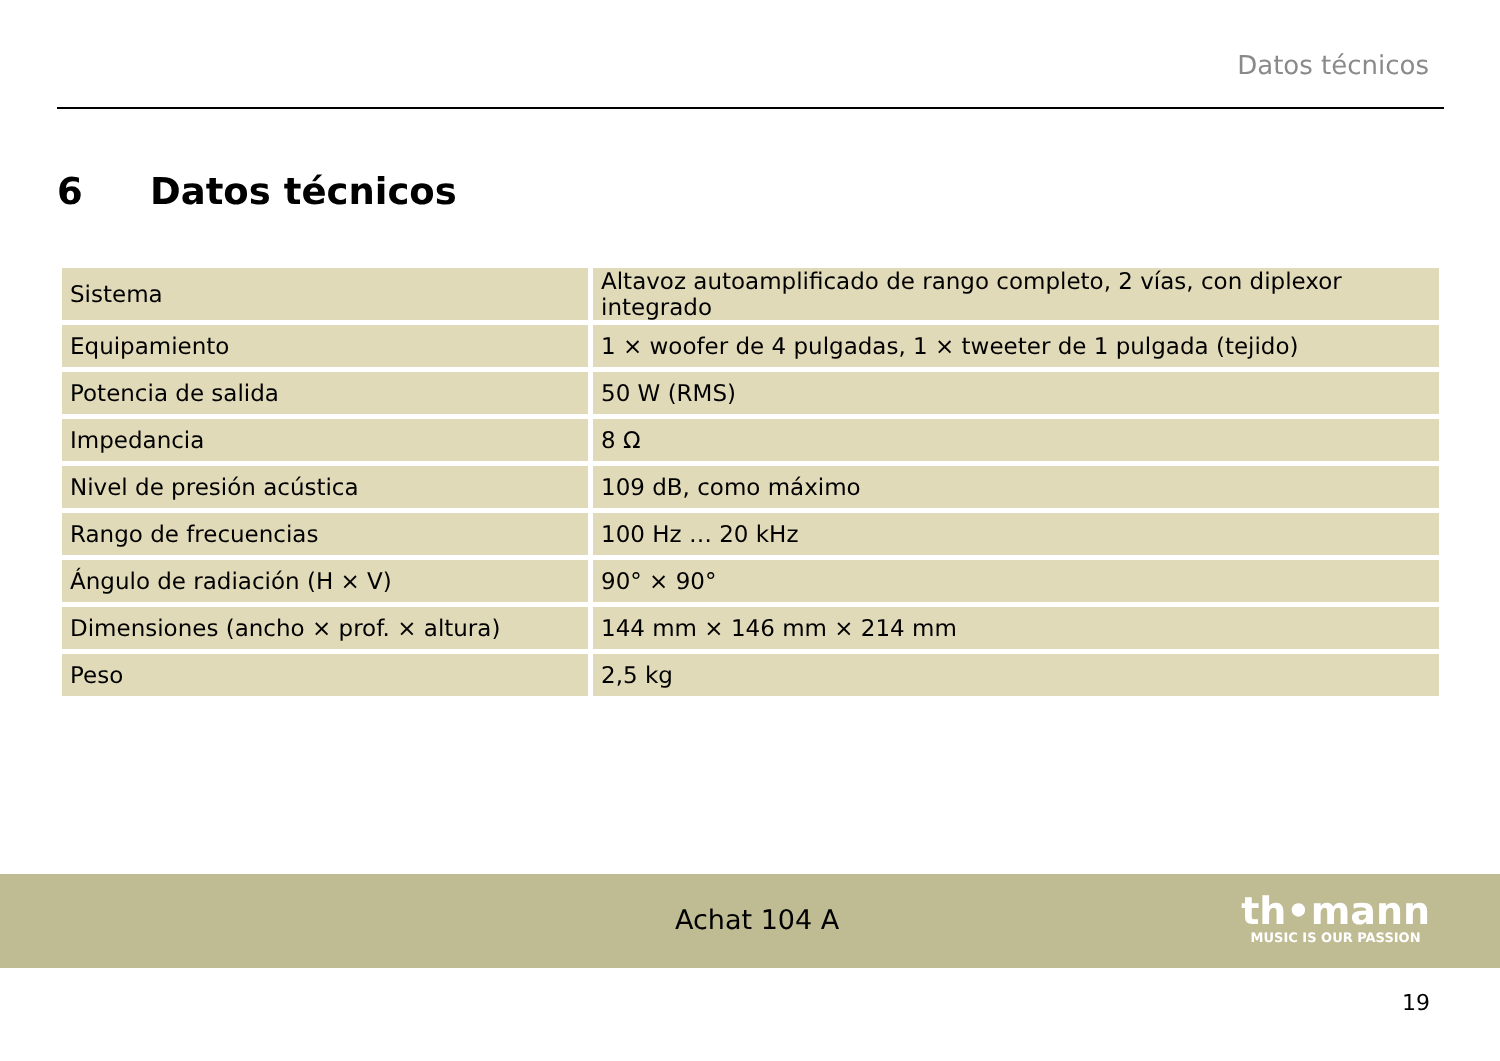Datos técnicos
6 Datos técnicos
| Sistema | Altavoz autoamplificado de rango completo, 2 vías, con diplexor integrado |
| Equipamiento | 1 × woofer de 4 pulgadas, 1 × tweeter de 1 pulgada (tejido) |
| Potencia de salida | 50 W (RMS) |
| Impedancia | 8 Ω |
| Nivel de presión acústica | 109 dB, como máximo |
| Rango de frecuencias | 100 Hz … 20 kHz |
| Ángulo de radiación (H × V) | 90° × 90° |
| Dimensiones (ancho × prof. × altura) | 144 mm × 146 mm × 214 mm |
| Peso | 2,5 kg |
Achat 104 A
th•mann
MUSIC IS OUR PASSION
19